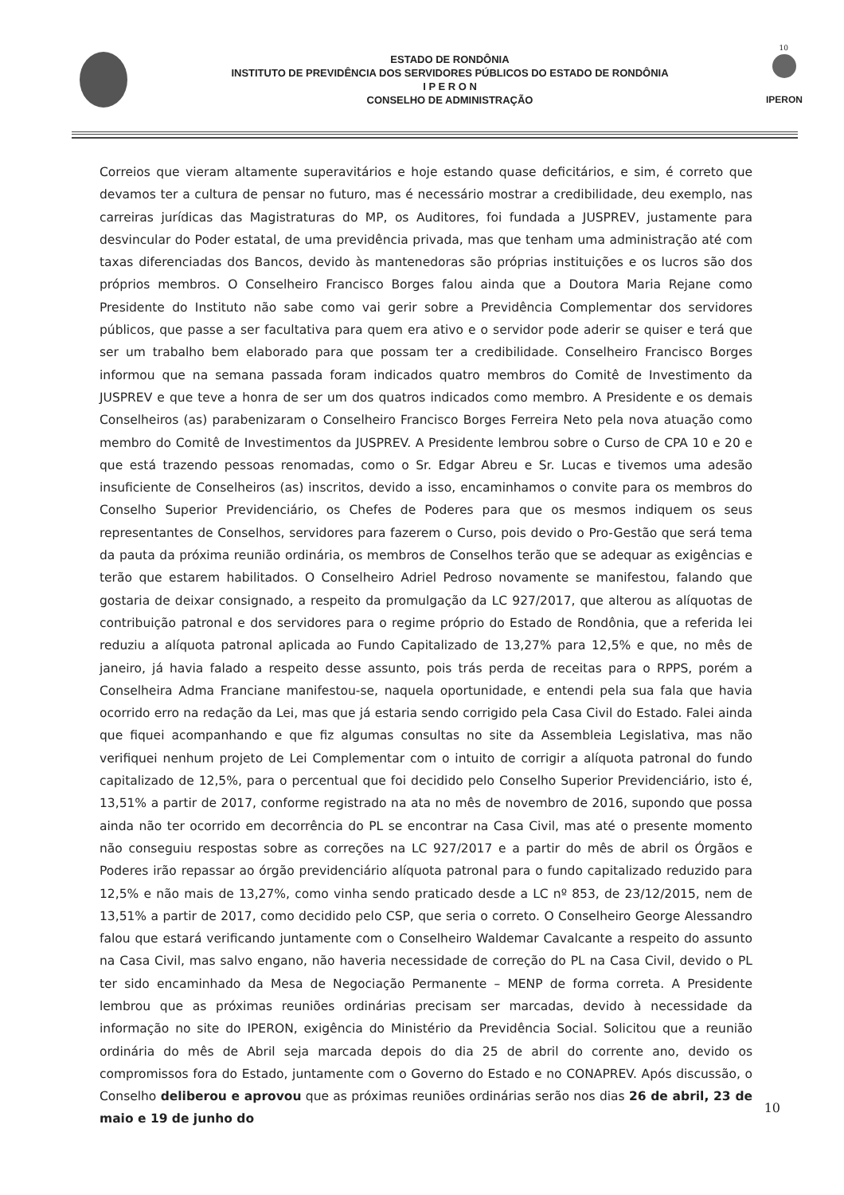10
ESTADO DE RONDÔNIA
INSTITUTO DE PREVIDÊNCIA DOS SERVIDORES PÚBLICOS DO ESTADO DE RONDÔNIA
I P E R O N
CONSELHO DE ADMINISTRAÇÃO
IPERON
Correios que vieram altamente superavitários e hoje estando quase deficitários, e sim, é correto que devamos ter a cultura de pensar no futuro, mas é necessário mostrar a credibilidade, deu exemplo, nas carreiras jurídicas das Magistraturas do MP, os Auditores, foi fundada a JUSPREV, justamente para desvincular do Poder estatal, de uma previdência privada, mas que tenham uma administração até com taxas diferenciadas dos Bancos, devido às mantenedoras são próprias instituições e os lucros são dos próprios membros. O Conselheiro Francisco Borges falou ainda que a Doutora Maria Rejane como Presidente do Instituto não sabe como vai gerir sobre a Previdência Complementar dos servidores públicos, que passe a ser facultativa para quem era ativo e o servidor pode aderir se quiser e terá que ser um trabalho bem elaborado para que possam ter a credibilidade. Conselheiro Francisco Borges informou que na semana passada foram indicados quatro membros do Comitê de Investimento da JUSPREV e que teve a honra de ser um dos quatros indicados como membro. A Presidente e os demais Conselheiros (as) parabenizaram o Conselheiro Francisco Borges Ferreira Neto pela nova atuação como membro do Comitê de Investimentos da JUSPREV. A Presidente lembrou sobre o Curso de CPA 10 e 20 e que está trazendo pessoas renomadas, como o Sr. Edgar Abreu e Sr. Lucas e tivemos uma adesão insuficiente de Conselheiros (as) inscritos, devido a isso, encaminhamos o convite para os membros do Conselho Superior Previdenciário, os Chefes de Poderes para que os mesmos indiquem os seus representantes de Conselhos, servidores para fazerem o Curso, pois devido o Pro-Gestão que será tema da pauta da próxima reunião ordinária, os membros de Conselhos terão que se adequar as exigências e terão que estarem habilitados. O Conselheiro Adriel Pedroso novamente se manifestou, falando que gostaria de deixar consignado, a respeito da promulgação da LC 927/2017, que alterou as alíquotas de contribuição patronal e dos servidores para o regime próprio do Estado de Rondônia, que a referida lei reduziu a alíquota patronal aplicada ao Fundo Capitalizado de 13,27% para 12,5% e que, no mês de janeiro, já havia falado a respeito desse assunto, pois trás perda de receitas para o RPPS, porém a Conselheira Adma Franciane manifestou-se, naquela oportunidade, e entendi pela sua fala que havia ocorrido erro na redação da Lei, mas que já estaria sendo corrigido pela Casa Civil do Estado. Falei ainda que fiquei acompanhando e que fiz algumas consultas no site da Assembleia Legislativa, mas não verifiquei nenhum projeto de Lei Complementar com o intuito de corrigir a alíquota patronal do fundo capitalizado de 12,5%, para o percentual que foi decidido pelo Conselho Superior Previdenciário, isto é, 13,51% a partir de 2017, conforme registrado na ata no mês de novembro de 2016, supondo que possa ainda não ter ocorrido em decorrência do PL se encontrar na Casa Civil, mas até o presente momento não conseguiu respostas sobre as correções na LC 927/2017 e a partir do mês de abril os Órgãos e Poderes irão repassar ao órgão previdenciário alíquota patronal para o fundo capitalizado reduzido para 12,5% e não mais de 13,27%, como vinha sendo praticado desde a LC nº 853, de 23/12/2015, nem de 13,51% a partir de 2017, como decidido pelo CSP, que seria o correto. O Conselheiro George Alessandro falou que estará verificando juntamente com o Conselheiro Waldemar Cavalcante a respeito do assunto na Casa Civil, mas salvo engano, não haveria necessidade de correção do PL na Casa Civil, devido o PL ter sido encaminhado da Mesa de Negociação Permanente – MENP de forma correta. A Presidente lembrou que as próximas reuniões ordinárias precisam ser marcadas, devido à necessidade da informação no site do IPERON, exigência do Ministério da Previdência Social. Solicitou que a reunião ordinária do mês de Abril seja marcada depois do dia 25 de abril do corrente ano, devido os compromissos fora do Estado, juntamente com o Governo do Estado e no CONAPREV. Após discussão, o Conselho deliberou e aprovou que as próximas reuniões ordinárias serão nos dias 26 de abril, 23 de maio e 19 de junho do
10